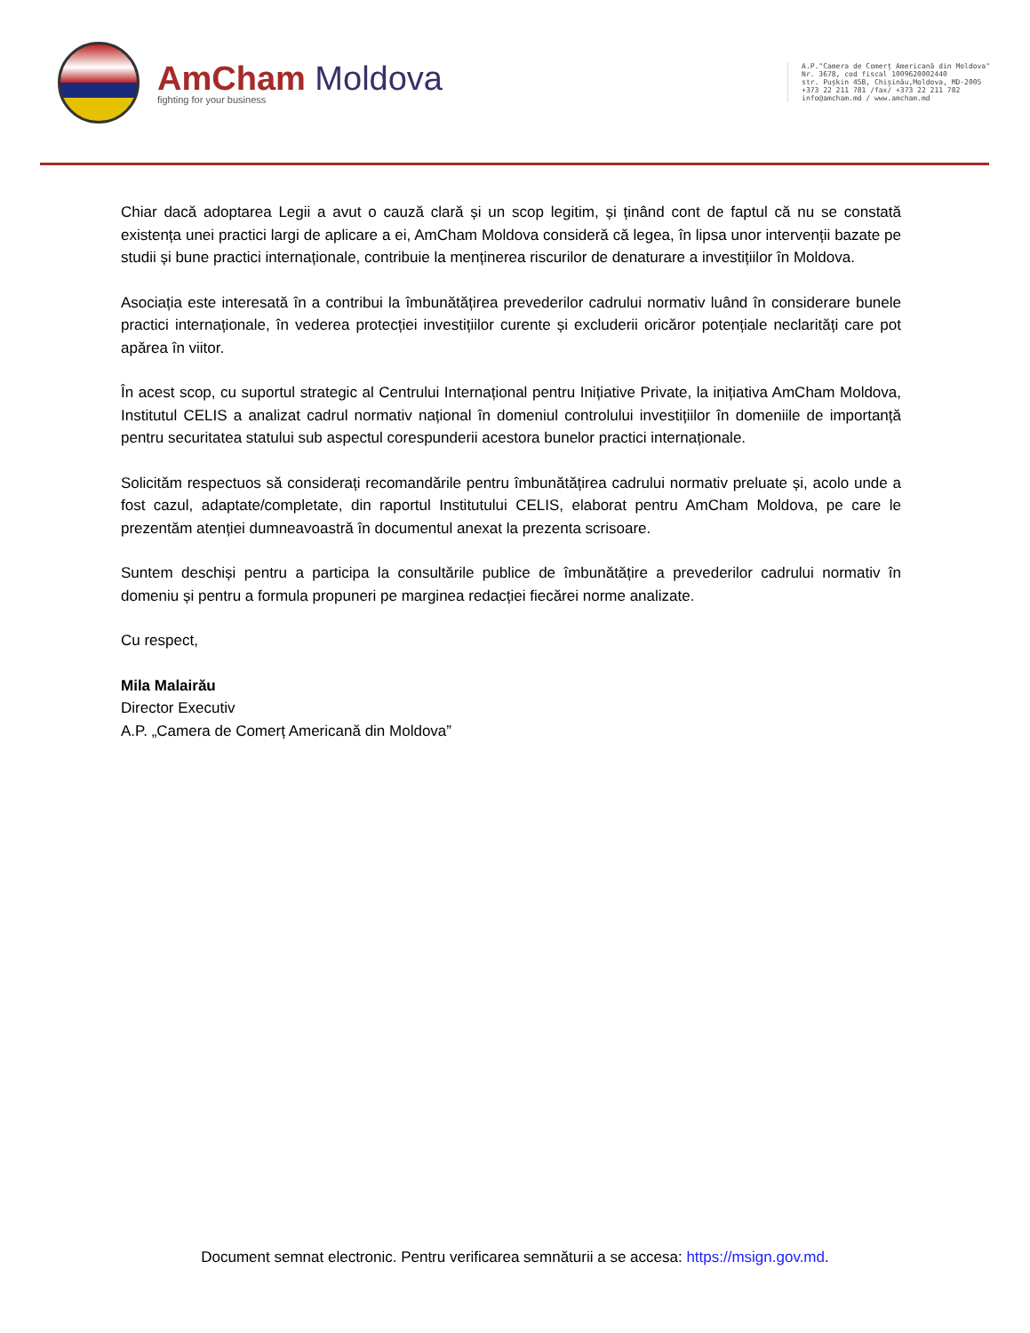AmCham Moldova
fighting for your business
A.P."Camera de Comerț Americană din Moldova"
Nr. 3678, cod fiscal 1009620002440
str. Pușkin 45B, Chișinău,Moldova, MD-2005
+373 22 211 781 /fax/ +373 22 211 782
info@amcham.md / www.amcham.md
Chiar dacă adoptarea Legii a avut o cauză clară și un scop legitim, și ținând cont de faptul că nu se constată existența unei practici largi de aplicare a ei, AmCham Moldova consideră că legea, în lipsa unor intervenții bazate pe studii și bune practici internaționale, contribuie la menținerea riscurilor de denaturare a investițiilor în Moldova.
Asociația este interesată în a contribui la îmbunătățirea prevederilor cadrului normativ luând în considerare bunele practici internaționale, în vederea protecției investițiilor curente și excluderii oricăror potențiale neclarități care pot apărea în viitor.
În acest scop, cu suportul strategic al Centrului Internațional pentru Inițiative Private, la inițiativa AmCham Moldova, Institutul CELIS a analizat cadrul normativ național în domeniul controlului investițiilor în domeniile de importanță pentru securitatea statului sub aspectul corespunderii acestora bunelor practici internaționale.
Solicităm respectuos să considerați recomandările pentru îmbunătățirea cadrului normativ preluate și, acolo unde a fost cazul, adaptate/completate, din raportul Institutului CELIS, elaborat pentru AmCham Moldova, pe care le prezentăm atenției dumneavoastră în documentul anexat la prezenta scrisoare.
Suntem deschiși pentru a participa la consultările publice de îmbunătățire a prevederilor cadrului normativ în domeniu și pentru a formula propuneri pe marginea redacției fiecărei norme analizate.
Cu respect,
Mila Malairău
Director Executiv
A.P. „Camera de Comerț Americană din Moldova”
Document semnat electronic. Pentru verificarea semnăturii a se accesa: https://msign.gov.md.